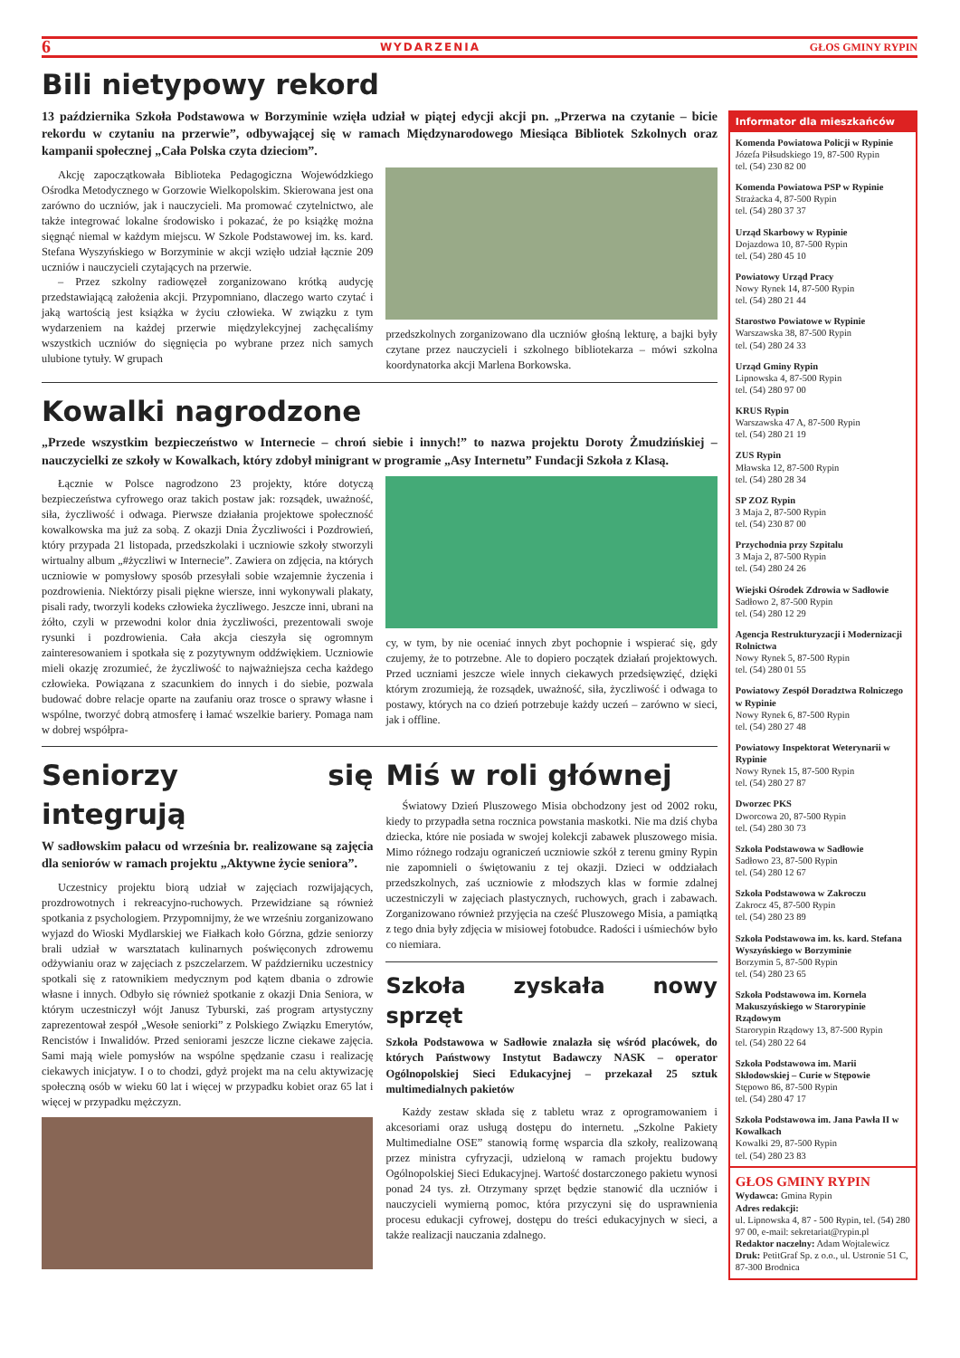6 WYDARZENIA GŁOS GMINY RYPIN
Bili nietypowy rekord
13 października Szkoła Podstawowa w Borzyminie wzięła udział w piątej edycji akcji pn. „Przerwa na czytanie – bicie rekordu w czytaniu na przerwie”, odbywającej się w ramach Międzynarodowego Miesiąca Bibliotek Szkolnych oraz kampanii społecznej „Cała Polska czyta dzieciom”.
Akcję zapoczątkowała Biblioteka Pedagogiczna Wojewódzkiego Ośrodka Metodycznego w Gorzowie Wielkopolskim. Skierowana jest ona zarówno do uczniów, jak i nauczycieli. Ma promować czytelnictwo, ale także integrować lokalne środowisko i pokazać, że po książkę można sięgnąć niemal w każdym miejscu. W Szkole Podstawowej im. ks. kard. Stefana Wyszyńskiego w Borzyminie w akcji wzięło udział łącznie 209 uczniów i nauczycieli czytających na przerwie.
– Przez szkolny radiowęzeł zorganizowano krótką audycję przedstawiającą założenia akcji. Przypomniano, dlaczego warto czytać i jaką wartością jest książka w życiu człowieka. W związku z tym wydarzeniem na każdej przerwie międzylekcyjnej zachęcaliśmy wszystkich uczniów do sięgnięcia po wybrane przez nich samych ulubione tytuły. W grupach
przedszkolnych zorganizowano dla uczniów głośną lekturę, a bajki były czytane przez nauczycieli i szkolnego bibliotekarza – mówi szkolna koordynatorka akcji Marlena Borkowska.
Kowalki nagrodzone
„Przede wszystkim bezpieczeństwo w Internecie – chroń siebie i innych!” to nazwa projektu Doroty Żmudzińskiej – nauczycielki ze szkoły w Kowalkach, który zdobył minigrant w programie „Asy Internetu” Fundacji Szkoła z Klasą.
Łącznie w Polsce nagrodzono 23 projekty, które dotyczą bezpieczeństwa cyfrowego oraz takich postaw jak: rozsądek, uważność, siła, życzliwość i odwaga. Pierwsze działania projektowe społeczność kowalkowska ma już za sobą. Z okazji Dnia Życzliwości i Pozdrowień, który przypada 21 listopada, przedszkolaki i uczniowie szkoły stworzyli wirtualny album „#życzliwi w Internecie”. Zawiera on zdjęcia, na których uczniowie w pomysłowy sposób przesyłali sobie wzajemnie życzenia i pozdrowienia. Niektórzy pisali piękne wiersze, inni wykonywali plakaty, pisali rady, tworzyli kodeks człowieka życzliwego. Jeszcze inni, ubrani na żółto, czyli w przewodni kolor dnia życzliwości, prezentowali swoje rysunki i pozdrowienia. Cała akcja cieszyła się ogromnym zainteresowaniem i spotkała się z pozytywnym oddźwiękiem. Uczniowie mieli okazję zrozumieć, że życzliwość to najważniejsza cecha każdego człowieka. Powiązana z szacunkiem do innych i do siebie, pozwala budować dobre relacje oparte na zaufaniu oraz trosce o sprawy własne i wspólne, tworzyć dobrą atmosferę i łamać wszelkie bariery. Pomaga nam w dobrej współpra-
cy, w tym, by nie oceniać innych zbyt pochopnie i wspierać się, gdy czujemy, że to potrzebne. Ale to dopiero początek działań projektowych. Przed uczniami jeszcze wiele innych ciekawych przedsięwzięć, dzięki którym zrozumieją, że rozsądek, uważność, siła, życzliwość i odwaga to postawy, których na co dzień potrzebuje każdy uczeń – zarówno w sieci, jak i offline.
Seniorzy się integrują
W sadłowskim pałacu od września br. realizowane są zajęcia dla seniorów w ramach projektu „Aktywne życie seniora”.
Uczestnicy projektu biorą udział w zajęciach rozwijających, prozdrowotnych i rekreacyjno-ruchowych. Przewidziane są również spotkania z psychologiem. Przypomnijmy, że we wrześniu zorganizowano wyjazd do Wioski Mydlarskiej we Fiałkach koło Górzna, gdzie seniorzy brali udział w warsztatach kulinarnych poświęconych zdrowemu odżywianiu oraz w zajęciach z pszczelarzem. W październiku uczestnicy spotkali się z ratownikiem medycznym pod kątem dbania o zdrowie własne i innych. Odbyło się również spotkanie z okazji Dnia Seniora, w którym uczestniczył wójt Janusz Tyburski, zaś program artystyczny zaprezentował zespół „Wesołe seniorki” z Polskiego Związku Emerytów, Rencistów i Inwalidów. Przed seniorami jeszcze liczne ciekawe zajęcia. Sami mają wiele pomysłów na wspólne spędzanie czasu i realizację ciekawych inicjatyw. I o to chodzi, gdyż projekt ma na celu aktywizację społeczną osób w wieku 60 lat i więcej w przypadku kobiet oraz 65 lat i więcej w przypadku mężczyzn.
Miś w roli głównej
Światowy Dzień Pluszowego Misia obchodzony jest od 2002 roku, kiedy to przypadła setna rocznica powstania maskotki. Nie ma dziś chyba dziecka, które nie posiada w swojej kolekcji zabawek pluszowego misia. Mimo różnego rodzaju ograniczeń uczniowie szkół z terenu gminy Rypin nie zapomnieli o świętowaniu z tej okazji. Dzieci w oddziałach przedszkolnych, zaś uczniowie z młodszych klas w formie zdalnej uczestniczyli w zajęciach plastycznych, ruchowych, grach i zabawach. Zorganizowano również przyjęcia na cześć Pluszowego Misia, a pamiątką z tego dnia były zdjęcia w misiowej fotobudce. Radości i uśmiechów było co niemiara.
Szkoła zyskała nowy sprzęt
Szkoła Podstawowa w Sadłowie znalazła się wśród placówek, do których Państwowy Instytut Badawczy NASK – operator Ogólnopolskiej Sieci Edukacyjnej – przekazał 25 sztuk multimedialnych pakietów
Każdy zestaw składa się z tabletu wraz z oprogramowaniem i akcesoriami oraz usługą dostępu do internetu. „Szkolne Pakiety Multimedialne OSE” stanowią formę wsparcia dla szkoły, realizowaną przez ministra cyfryzacji, udzieloną w ramach projektu budowy Ogólnopolskiej Sieci Edukacyjnej. Wartość dostarczonego pakietu wynosi ponad 24 tys. zł. Otrzymany sprzęt będzie stanowić dla uczniów i nauczycieli wymierną pomoc, która przyczyni się do usprawnienia procesu edukacji cyfrowej, dostępu do treści edukacyjnych w sieci, a także realizacji nauczania zdalnego.
Informator dla mieszkańców
Komenda Powiatowa Policji w Rypinie
Józefa Piłsudskiego 19, 87-500 Rypin
tel. (54) 230 82 00
Komenda Powiatowa PSP w Rypinie
Strażacka 4, 87-500 Rypin
tel. (54) 280 37 37
Urząd Skarbowy w Rypinie
Dojazdowa 10, 87-500 Rypin
tel. (54) 280 45 10
Powiatowy Urząd Pracy
Nowy Rynek 14, 87-500 Rypin
tel. (54) 280 21 44
Starostwo Powiatowe w Rypinie
Warszawska 38, 87-500 Rypin
tel. (54) 280 24 33
Urząd Gminy Rypin
Lipnowska 4, 87-500 Rypin
tel. (54) 280 97 00
KRUS Rypin
Warszawska 47 A, 87-500 Rypin
tel. (54) 280 21 19
ZUS Rypin
Mławska 12, 87-500 Rypin
tel. (54) 280 28 34
SP ZOZ Rypin
3 Maja 2, 87-500 Rypin
tel. (54) 230 87 00
Przychodnia przy Szpitalu
3 Maja 2, 87-500 Rypin
tel. (54) 280 24 26
Wiejski Ośrodek Zdrowia w Sadłowie
Sadłowo 2, 87-500 Rypin
tel. (54) 280 12 29
Agencja Restrukturyzacji i Modernizacji Rolnictwa
Nowy Rynek 5, 87-500 Rypin
tel. (54) 280 01 55
Powiatowy Zespół Doradztwa Rolniczego w Rypinie
Nowy Rynek 6, 87-500 Rypin
tel. (54) 280 27 48
Powiatowy Inspektorat Weterynarii w Rypinie
Nowy Rynek 15, 87-500 Rypin
tel. (54) 280 27 87
Dworzec PKS
Dworcowa 20, 87-500 Rypin
tel. (54) 280 30 73
Szkoła Podstawowa w Sadłowie
Sadłowo 23, 87-500 Rypin
tel. (54) 280 12 67
Szkoła Podstawowa w Zakroczu
Zakrocz 45, 87-500 Rypin
tel. (54) 280 23 89
Szkoła Podstawowa im. ks. kard. Stefana Wyszyńskiego w Borzyminie
Borzymin 5, 87-500 Rypin
tel. (54) 280 23 65
Szkoła Podstawowa im. Kornela Makuszyńskiego w Starorypinie Rządowym
Starorypin Rządowy 13, 87-500 Rypin
tel. (54) 280 22 64
Szkoła Podstawowa im. Marii Skłodowskiej – Curie w Stępowie
Stępowo 86, 87-500 Rypin
tel. (54) 280 47 17
Szkoła Podstawowa im. Jana Pawła II w Kowalkach
Kowalki 29, 87-500 Rypin
tel. (54) 280 23 83
GŁOS GMINY RYPIN
Wydawca: Gmina Rypin
Adres redakcji:
ul. Lipnowska 4, 87 - 500 Rypin, tel. (54) 280 97 00, e-mail: sekretariat@rypin.pl
Redaktor naczelny: Adam Wojtalewicz
Druk: PetitGraf Sp. z o.o., ul. Ustronie 51 C, 87-300 Brodnica